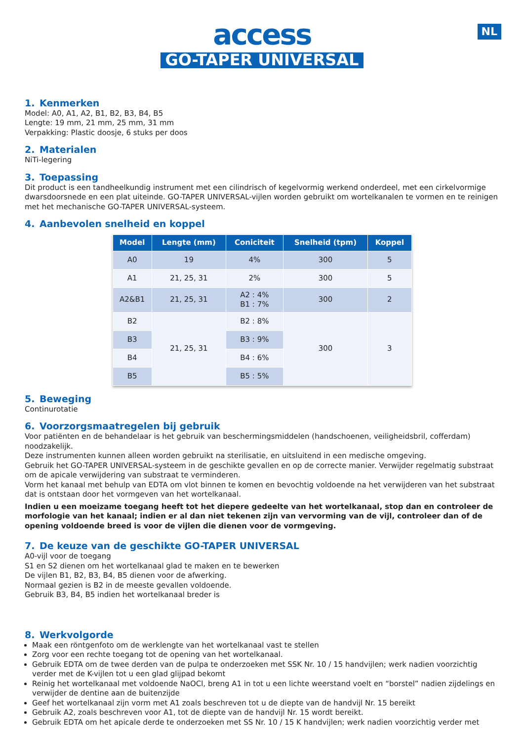NL
access
GO-TAPER UNIVERSAL
1. Kenmerken
Model: A0, A1, A2, B1, B2, B3, B4, B5
Lengte: 19 mm, 21 mm, 25 mm, 31 mm
Verpakking: Plastic doosje, 6 stuks per doos
2. Materialen
NiTi-legering
3. Toepassing
Dit product is een tandheelkundig instrument met een cilindrisch of kegelvormig werkend onderdeel, met een cirkelvormige dwarsdoorsnede en een plat uiteinde. GO-TAPER UNIVERSAL-vijlen worden gebruikt om wortelkanalen te vormen en te reinigen met het mechanische GO-TAPER UNIVERSAL-systeem.
4. Aanbevolen snelheid en koppel
| Model | Lengte (mm) | Coniciteit | Snelheid (tpm) | Koppel |
| --- | --- | --- | --- | --- |
| A0 | 19 | 4% | 300 | 5 |
| A1 | 21, 25, 31 | 2% | 300 | 5 |
| A2&B1 | 21, 25, 31 | A2 : 4% B1 : 7% | 300 | 2 |
| B2 | 21, 25, 31 | B2 : 8% | 300 | 3 |
| B3 | | B3 : 9% | | |
| B4 | | B4 : 6% | | |
| B5 | | B5 : 5% | | |
5. Beweging
Continurotatie
6. Voorzorgsmaatregelen bij gebruik
Voor patiënten en de behandelaar is het gebruik van beschermingsmiddelen (handschoenen, veiligheidsbril, cofferdam) noodzakelijk.
Deze instrumenten kunnen alleen worden gebruikt na sterilisatie, en uitsluitend in een medische omgeving.
Gebruik het GO-TAPER UNIVERSAL-systeem in de geschikte gevallen en op de correcte manier. Verwijder regelmatig substraat om de apicale verwijdering van substraat te verminderen.
Vorm het kanaal met behulp van EDTA om vlot binnen te komen en bevochtig voldoende na het verwijderen van het substraat dat is ontstaan door het vormgeven van het wortelkanaal.
Indien u een moeizame toegang heeft tot het diepere gedeelte van het wortelkanaal, stop dan en controleer de morfologie van het kanaal; indien er al dan niet tekenen zijn van vervorming van de vijl, controleer dan of de opening voldoende breed is voor de vijlen die dienen voor de vormgeving.
7. De keuze van de geschikte GO-TAPER UNIVERSAL
A0-vijl voor de toegang
S1 en S2 dienen om het wortelkanaal glad te maken en te bewerken
De vijlen B1, B2, B3, B4, B5 dienen voor de afwerking.
Normaal gezien is B2 in de meeste gevallen voldoende.
Gebruik B3, B4, B5 indien het wortelkanaal breder is
8. Werkvolgorde
Maak een röntgenfoto om de werklengte van het wortelkanaal vast te stellen
Zorg voor een rechte toegang tot de opening van het wortelkanaal.
Gebruik EDTA om de twee derden van de pulpa te onderzoeken met SSK Nr. 10 / 15 handvijlen; werk nadien voorzichtig verder met de K-vijlen tot u een glad glijpad bekomt
Reinig het wortelkanaal met voldoende NaOCl, breng A1 in tot u een lichte weerstand voelt en “borstel” nadien zijdelings en verwijder de dentine aan de buitenzijde
Geef het wortelkanaal zijn vorm met A1 zoals beschreven tot u de diepte van de handvijl Nr. 15 bereikt
Gebruik A2, zoals beschreven voor A1, tot de diepte van de handvijl Nr. 15 wordt bereikt.
Gebruik EDTA om het apicale derde te onderzoeken met SS Nr. 10 / 15 K handvijlen; werk nadien voorzichtig verder met